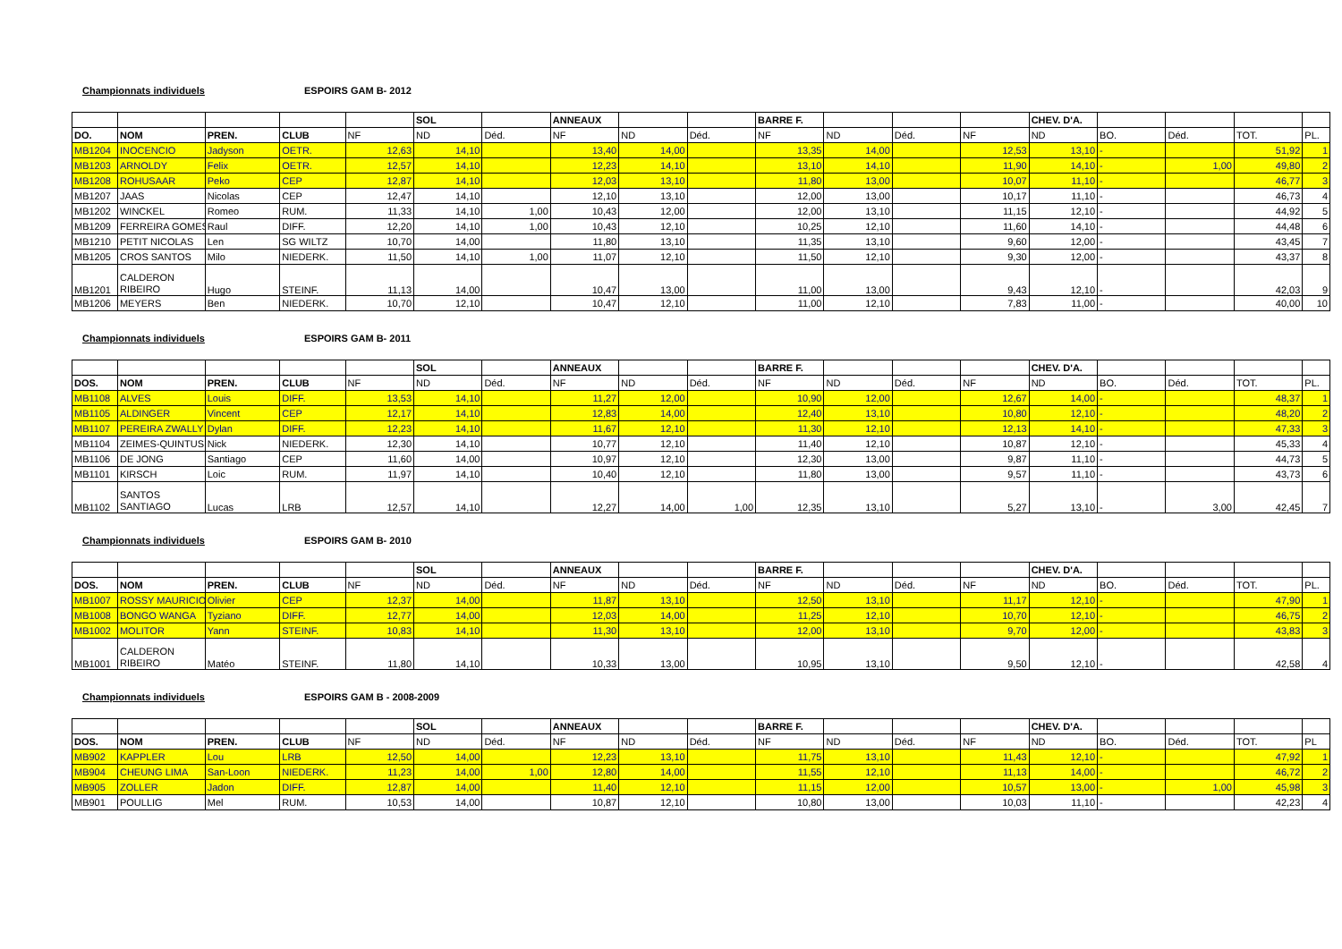Championnats individuels ESPOIRS GAM B- 2012
| | | | | | SOL | | ANNEAUX | | | BARRE F. | | | | CHEV. D'A. | | | | |
| --- | --- | --- | --- | --- | --- | --- | --- | --- | --- | --- | --- | --- | --- | --- | --- | --- | --- | --- |
| DO. | NOM | PREN. | CLUB | NF | ND | Déd. | NF | ND | Déd. | NF | ND | Déd. | NF | ND | BO. | Déd. | TOT. | PL. |
| MB1204 | INOCENCIO | Jadyson | OETR. | 12,63 | 14,10 | | 13,40 | 14,00 | | 13,35 | 14,00 | | 12,53 | 13,10 | - | | 51,92 | 1 |
| MB1203 | ARNOLDY | Felix | OETR. | 12,57 | 14,10 | | 12,23 | 14,10 | | 13,10 | 14,10 | | 11,90 | 14,10 | - | 1,00 | 49,80 | 2 |
| MB1208 | ROHUSAAR | Peko | CEP | 12,87 | 14,10 | | 12,03 | 13,10 | | 11,80 | 13,00 | | 10,07 | 11,10 | - | | 46,77 | 3 |
| MB1207 | JAAS | Nicolas | CEP | 12,47 | 14,10 | | 12,10 | 13,10 | | 12,00 | 13,00 | | 10,17 | 11,10 | - | | 46,73 | 4 |
| MB1202 | WINCKEL | Romeo | RUM. | 11,33 | 14,10 | 1,00 | 10,43 | 12,00 | | 12,00 | 13,10 | | 11,15 | 12,10 | - | | 44,92 | 5 |
| MB1209 | FERREIRA GOMES | Raul | DIFF. | 12,20 | 14,10 | 1,00 | 10,43 | 12,10 | | 10,25 | 12,10 | | 11,60 | 14,10 | - | | 44,48 | 6 |
| MB1210 | PETIT NICOLAS | Len | SG WILTZ | 10,70 | 14,00 | | 11,80 | 13,10 | | 11,35 | 13,10 | | 9,60 | 12,00 | - | | 43,45 | 7 |
| MB1205 | CROS SANTOS | Milo | NIEDERK. | 11,50 | 14,10 | 1,00 | 11,07 | 12,10 | | 11,50 | 12,10 | | 9,30 | 12,00 | - | | 43,37 | 8 |
| MB1201 | CALDERON RIBEIRO | Hugo | STEINF. | 11,13 | 14,00 | | 10,47 | 13,00 | | 11,00 | 13,00 | | 9,43 | 12,10 | - | | 42,03 | 9 |
| MB1206 | MEYERS | Ben | NIEDERK. | 10,70 | 12,10 | | 10,47 | 12,10 | | 11,00 | 12,10 | | 7,83 | 11,00 | - | | 40,00 | 10 |
Championnats individuels ESPOIRS GAM B- 2011
| | | | | | SOL | | ANNEAUX | | | BARRE F. | | | | CHEV. D'A. | | | | |
| --- | --- | --- | --- | --- | --- | --- | --- | --- | --- | --- | --- | --- | --- | --- | --- | --- | --- | --- |
| DOS. | NOM | PREN. | CLUB | NF | ND | Déd. | NF | ND | Déd. | NF | ND | Déd. | NF | ND | BO. | Déd. | TOT. | PL. |
| MB1108 | ALVES | Louis | DIFF. | 13,53 | 14,10 | | 11,27 | 12,00 | | 10,90 | 12,00 | | 12,67 | 14,00 | - | | 48,37 | 1 |
| MB1105 | ALDINGER | Vincent | CEP | 12,17 | 14,10 | | 12,83 | 14,00 | | 12,40 | 13,10 | | 10,80 | 12,10 | - | | 48,20 | 2 |
| MB1107 | PEREIRA ZWALLY | Dylan | DIFF. | 12,23 | 14,10 | | 11,67 | 12,10 | | 11,30 | 12,10 | | 12,13 | 14,10 | - | | 47,33 | 3 |
| MB1104 | ZEIMES-QUINTUS | Nick | NIEDERK. | 12,30 | 14,10 | | 10,77 | 12,10 | | 11,40 | 12,10 | | 10,87 | 12,10 | - | | 45,33 | 4 |
| MB1106 | DE JONG | Santiago | CEP | 11,60 | 14,00 | | 10,97 | 12,10 | | 12,30 | 13,00 | | 9,87 | 11,10 | - | | 44,73 | 5 |
| MB1101 | KIRSCH | Loic | RUM. | 11,97 | 14,10 | | 10,40 | 12,10 | | 11,80 | 13,00 | | 9,57 | 11,10 | - | | 43,73 | 6 |
| MB1102 | SANTOS SANTIAGO | Lucas | LRB | 12,57 | 14,10 | | 12,27 | 14,00 | 1,00 | 12,35 | 13,10 | | 5,27 | 13,10 | - | 3,00 | 42,45 | 7 |
Championnats individuels ESPOIRS GAM B- 2010
| | | | | | SOL | | ANNEAUX | | | BARRE F. | | | | CHEV. D'A. | | | | |
| --- | --- | --- | --- | --- | --- | --- | --- | --- | --- | --- | --- | --- | --- | --- | --- | --- | --- | --- |
| DOS. | NOM | PREN. | CLUB | NF | ND | Déd. | NF | ND | Déd. | NF | ND | Déd. | NF | ND | BO. | Déd. | TOT. | PL. |
| MB1007 | ROSSY MAURICIO | Olivier | CEP | 12,37 | 14,00 | | 11,87 | 13,10 | | 12,50 | 13,10 | | 11,17 | 12,10 | - | | 47,90 | 1 |
| MB1008 | BONGO WANGA | Tyziano | DIFF. | 12,77 | 14,00 | | 12,03 | 14,00 | | 11,25 | 12,10 | | 10,70 | 12,10 | - | | 46,75 | 2 |
| MB1002 | MOLITOR | Yann | STEINF. | 10,83 | 14,10 | | 11,30 | 13,10 | | 12,00 | 13,10 | | 9,70 | 12,00 | - | | 43,83 | 3 |
| MB1001 | CALDERON RIBEIRO | Matéo | STEINF. | 11,80 | 14,10 | | 10,33 | 13,00 | | 10,95 | 13,10 | | 9,50 | 12,10 | - | | 42,58 | 4 |
Championnats individuels ESPOIRS GAM B - 2008-2009
| | | | | | SOL | | ANNEAUX | | | BARRE F. | | | | CHEV. D'A. | | | | |
| --- | --- | --- | --- | --- | --- | --- | --- | --- | --- | --- | --- | --- | --- | --- | --- | --- | --- | --- |
| DOS. | NOM | PREN. | CLUB | NF | ND | Déd. | NF | ND | Déd. | NF | ND | Déd. | NF | ND | BO. | Déd. | TOT. | PL |
| MB902 | KAPPLER | Lou | LRB | 12,50 | 14,00 | | 12,23 | 13,10 | | 11,75 | 13,10 | | 11,43 | 12,10 | - | | 47,92 | 1 |
| MB904 | CHEUNG LIMA | San-Loon | NIEDERK. | 11,23 | 14,00 | 1,00 | 12,80 | 14,00 | | 11,55 | 12,10 | | 11,13 | 14,00 | - | | 46,72 | 2 |
| MB905 | ZOLLER | Jadon | DIFF. | 12,87 | 14,00 | | 11,40 | 12,10 | | 11,15 | 12,00 | | 10,57 | 13,00 | - | 1,00 | 45,98 | 3 |
| MB901 | POULLIG | Mel | RUM. | 10,53 | 14,00 | | 10,87 | 12,10 | | 10,80 | 13,00 | | 10,03 | 11,10 | - | | 42,23 | 4 |